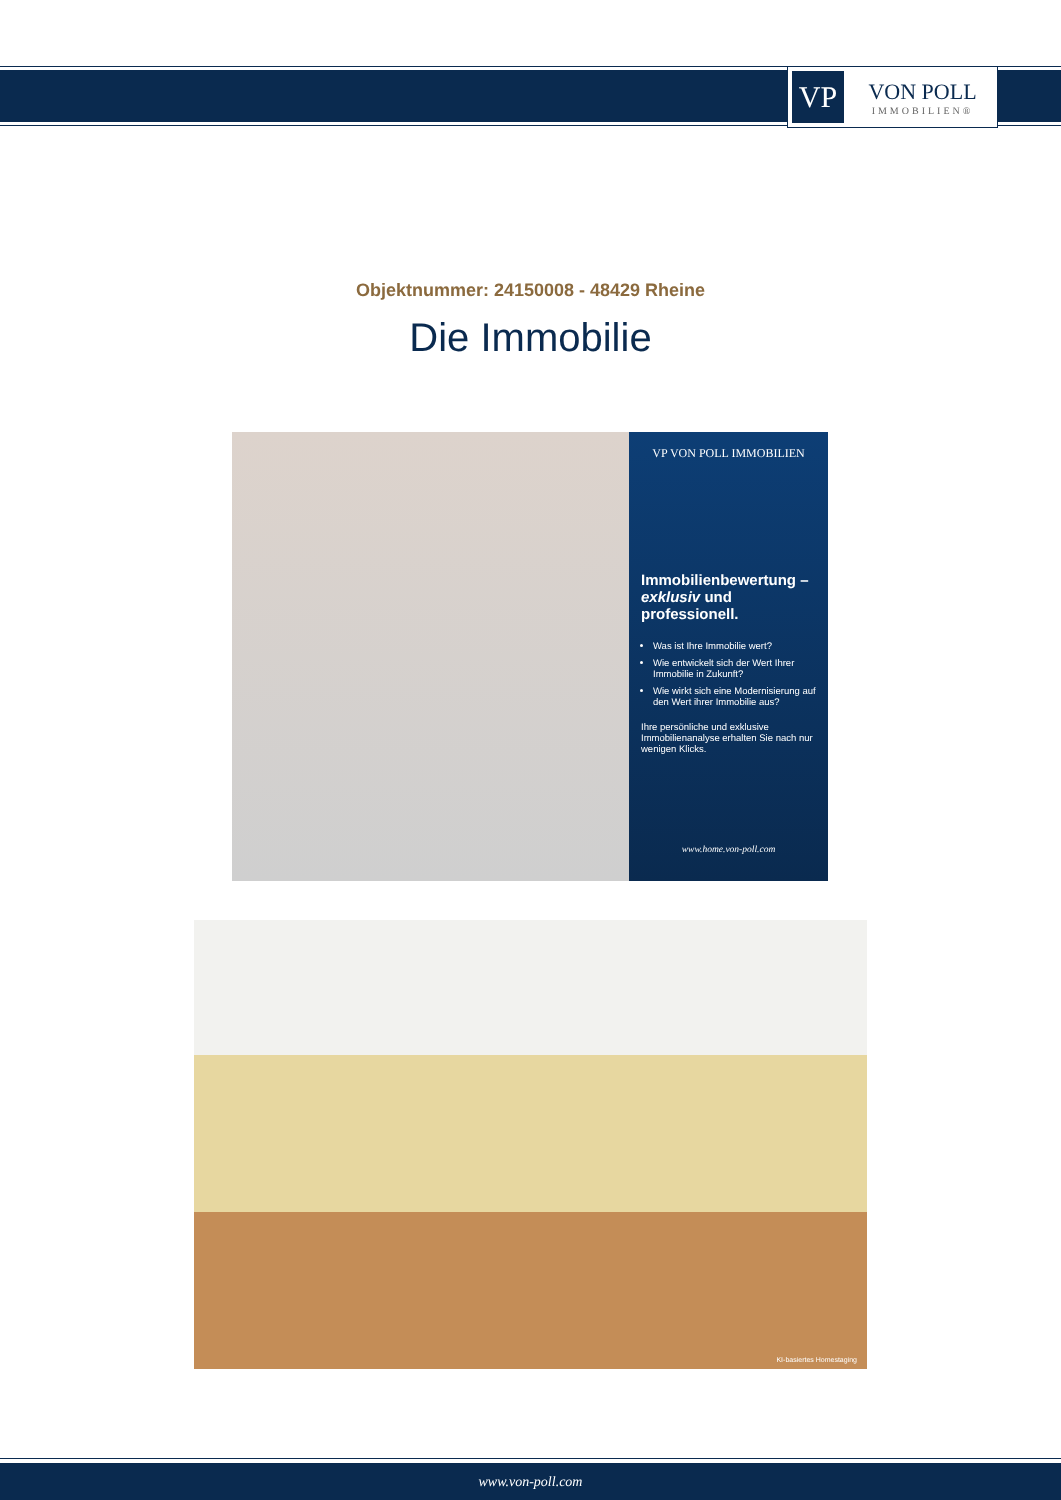VP
VON POLL
IMMOBILIEN®
Objektnummer: 24150008 - 48429 Rheine
Die Immobilie
VP VON POLL IMMOBILIEN
Immobilienbewertung – exklusiv und professionell.
Was ist Ihre Immobilie wert?
Wie entwickelt sich der Wert Ihrer Immobilie in Zukunft?
Wie wirkt sich eine Modernisierung auf den Wert ihrer Immobilie aus?
Ihre persönliche und exklusive Immobilienanalyse erhalten Sie nach nur wenigen Klicks.
www.home.von-poll.com
KI-basiertes Homestaging
www.von-poll.com